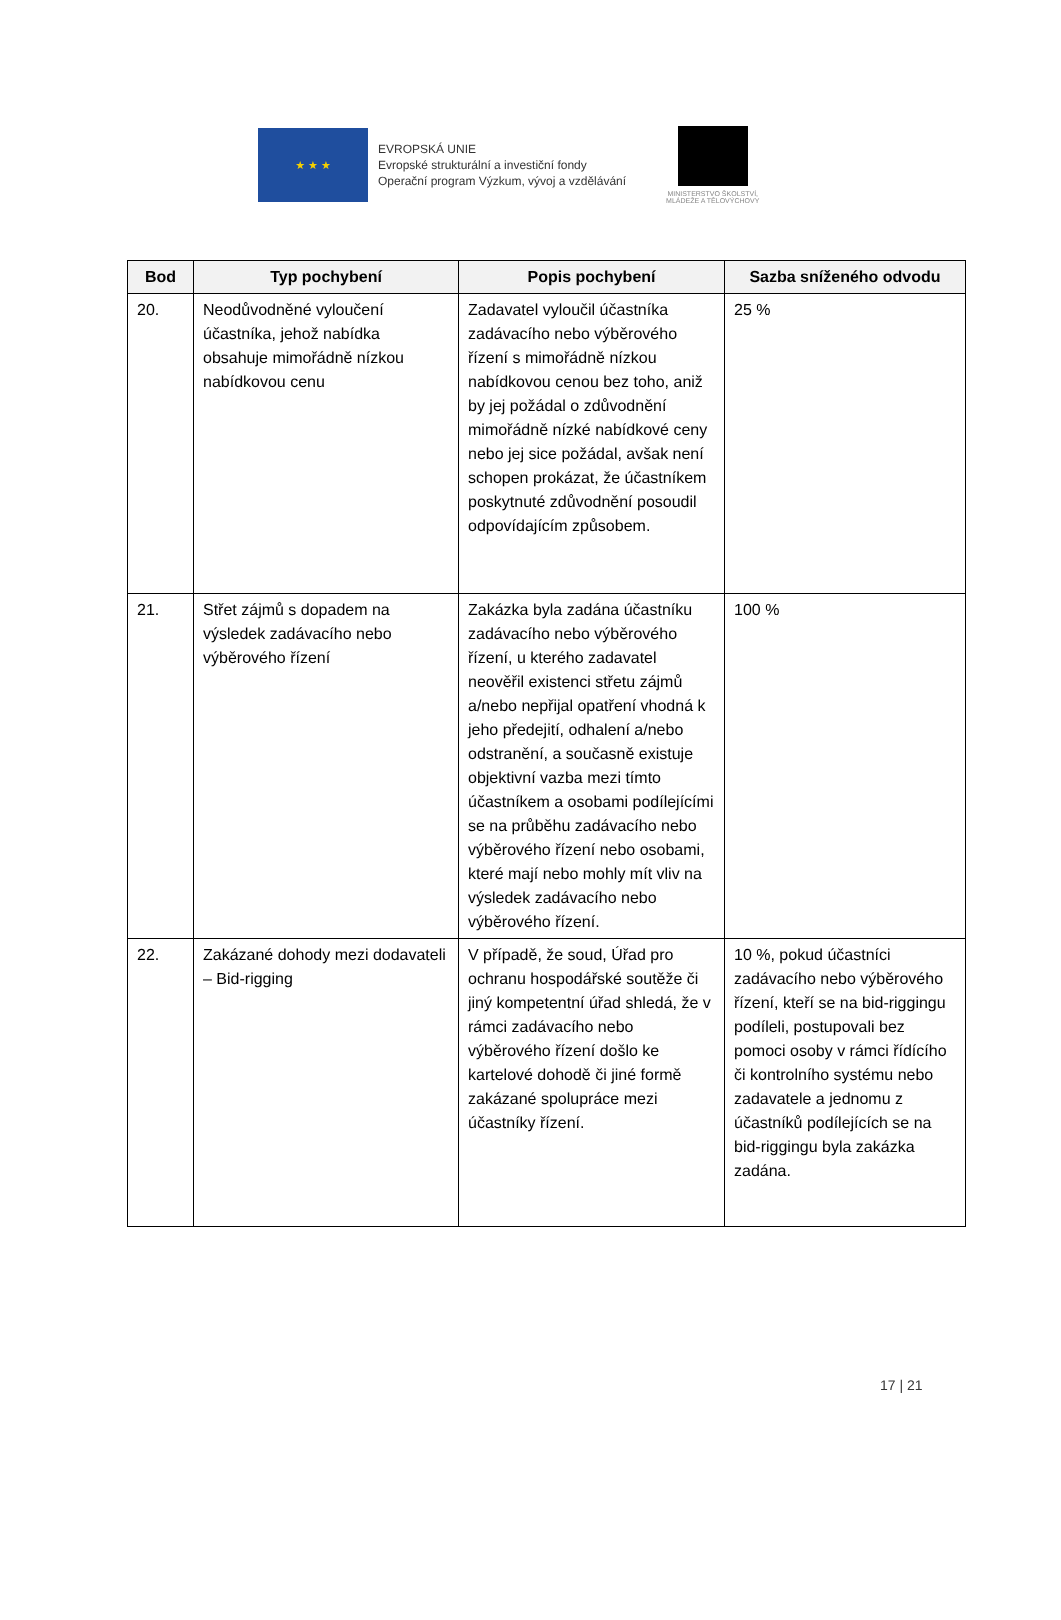★ ★ ★
EVROPSKÁ UNIE
Evropské strukturální a investiční fondy
Operační program Výzkum, vývoj a vzdělávání
MINISTERSTVO ŠKOLSTVÍ,
MLÁDEŽE A TĚLOVÝCHOVY
| Bod | Typ pochybení | Popis pochybení | Sazba sníženého odvodu |
| --- | --- | --- | --- |
| 20. | Neodůvodněné vyloučení účastníka, jehož nabídka obsahuje mimořádně nízkou nabídkovou cenu | Zadavatel vyloučil účastníka zadávacího nebo výběrového řízení s mimořádně nízkou nabídkovou cenou bez toho, aniž by jej požádal o zdůvodnění mimořádně nízké nabídkové ceny nebo jej sice požádal, avšak není schopen prokázat, že účastníkem poskytnuté zdůvodnění posoudil odpovídajícím způsobem. | 25 % |
| 21. | Střet zájmů s dopadem na výsledek zadávacího nebo výběrového řízení | Zakázka byla zadána účastníku zadávacího nebo výběrového řízení, u kterého zadavatel neověřil existenci střetu zájmů a/nebo nepřijal opatření vhodná k jeho předejití, odhalení a/nebo odstranění, a současně existuje objektivní vazba mezi tímto účastníkem a osobami podílejícími se na průběhu zadávacího nebo výběrového řízení nebo osobami, které mají nebo mohly mít vliv na výsledek zadávacího nebo výběrového řízení. | 100 % |
| 22. | Zakázané dohody mezi dodavateli – Bid-rigging | V případě, že soud, Úřad pro ochranu hospodářské soutěže či jiný kompetentní úřad shledá, že v rámci zadávacího nebo výběrového řízení došlo ke kartelové dohodě či jiné formě zakázané spolupráce mezi účastníky řízení. | 10 %, pokud účastníci zadávacího nebo výběrového řízení, kteří se na bid-riggingu podíleli, postupovali bez pomoci osoby v rámci řídícího či kontrolního systému nebo zadavatele a jednomu z účastníků podílejících se na bid-riggingu byla zakázka zadána. |
17 | 21